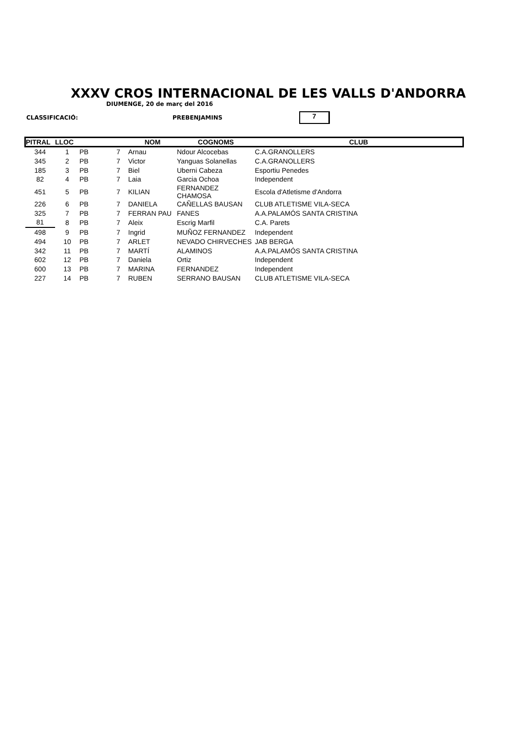XXXV CROS INTERNACIONAL DE LES VALLS D'ANDORRA
DIUMENGE, 20 de març del 2016
CLASSIFICACIÓ: PREBENJAMINS 7
| PITRAL | LLOC | | | NOM | COGNOMS | CLUB |
| --- | --- | --- | --- | --- | --- | --- |
| 344 | 1 | PB | 7 | Arnau | Ndour Alcocebas | C.A.GRANOLLERS |
| 345 | 2 | PB | 7 | Victor | Yanguas Solanellas | C.A.GRANOLLERS |
| 185 | 3 | PB | 7 | Biel | Uberni Cabeza | Esportiu Penedes |
| 82 | 4 | PB | 7 | Laia | Garcia Ochoa | Independent |
| 451 | 5 | PB | 7 | KILIAN | FERNANDEZ CHAMOSA | Escola d'Atletisme d'Andorra |
| 226 | 6 | PB | 7 | DANIELA | CAÑELLAS BAUSAN | CLUB ATLETISME VILA-SECA |
| 325 | 7 | PB | 7 | FERRAN PAU | FANES | A.A.PALAMÓS SANTA CRISTINA |
| 81 | 8 | PB | 7 | Aleix | Escrig Marfil | C.A. Parets |
| 498 | 9 | PB | 7 | Ingrid | MUÑOZ FERNANDEZ | Independent |
| 494 | 10 | PB | 7 | ARLET | NEVADO CHIRVECHES | JAB BERGA |
| 342 | 11 | PB | 7 | MARTÍ | ALAMINOS | A.A.PALAMÓS SANTA CRISTINA |
| 602 | 12 | PB | 7 | Daniela | Ortiz | Independent |
| 600 | 13 | PB | 7 | MARINA | FERNANDEZ | Independent |
| 227 | 14 | PB | 7 | RUBEN | SERRANO BAUSAN | CLUB ATLETISME VILA-SECA |